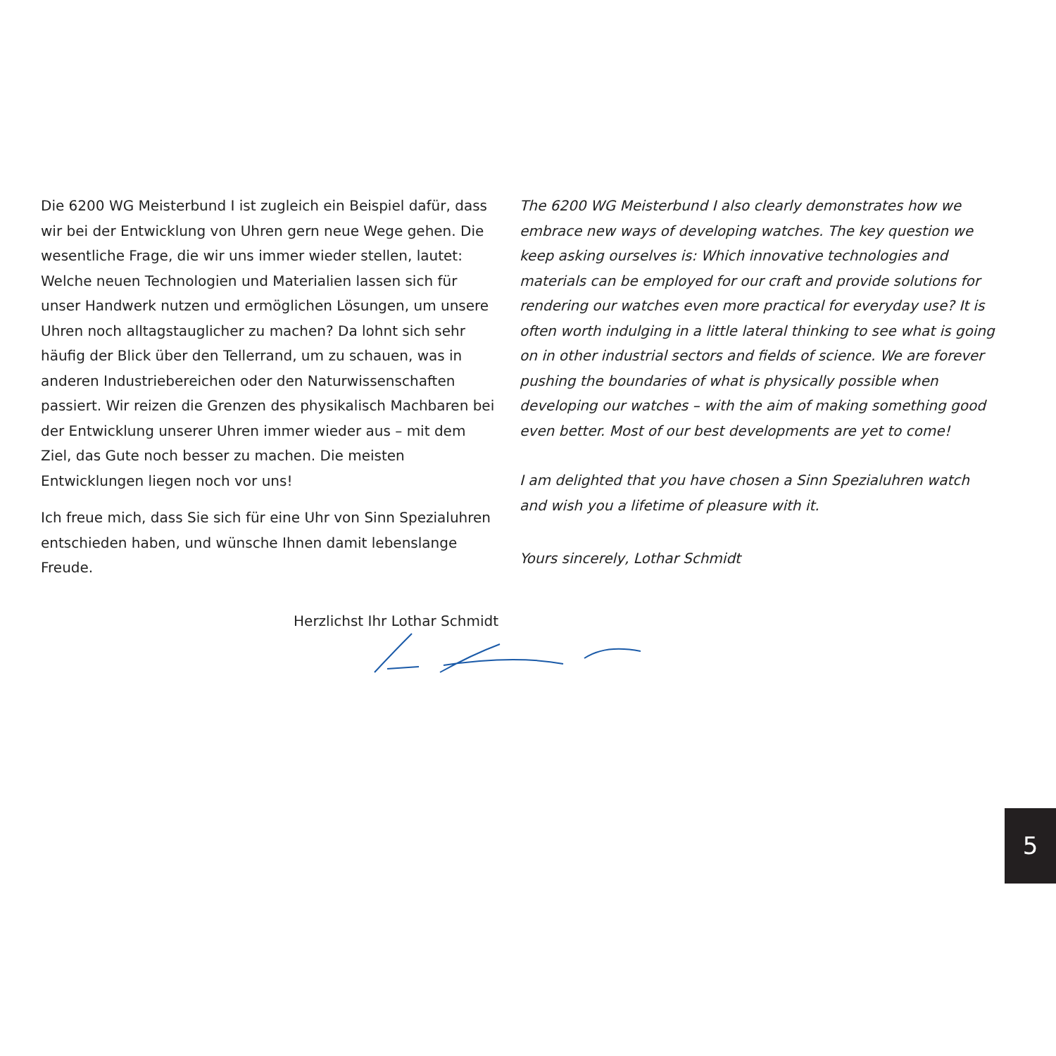Die 6200 WG Meisterbund I ist zugleich ein Beispiel dafür, dass wir bei der Entwicklung von Uhren gern neue Wege gehen. Die wesentliche Frage, die wir uns immer wieder stellen, lautet: Welche neuen Technologien und Materialien lassen sich für unser Handwerk nutzen und ermöglichen Lösungen, um unsere Uhren noch alltagstauglicher zu machen? Da lohnt sich sehr häufig der Blick über den Tellerrand, um zu schauen, was in anderen Industriebereichen oder den Naturwissenschaften passiert. Wir reizen die Grenzen des physikalisch Machbaren bei der Entwicklung unserer Uhren immer wieder aus – mit dem Ziel, das Gute noch besser zu machen. Die meisten Entwicklungen liegen noch vor uns!
Ich freue mich, dass Sie sich für eine Uhr von Sinn Spezialuhren entschieden haben, und wünsche Ihnen damit lebenslange Freude.
Herzlichst Ihr Lothar Schmidt
The 6200 WG Meisterbund I also clearly demonstrates how we embrace new ways of developing watches. The key question we keep asking ourselves is: Which innovative technologies and materials can be employed for our craft and provide solutions for rendering our watches even more practical for everyday use? It is often worth indulging in a little lateral thinking to see what is going on in other industrial sectors and fields of science. We are forever pushing the boundaries of what is physically possible when developing our watches – with the aim of making something good even better. Most of our best developments are yet to come!
I am delighted that you have chosen a Sinn Spezialuhren watch and wish you a lifetime of pleasure with it.
Yours sincerely, Lothar Schmidt
5